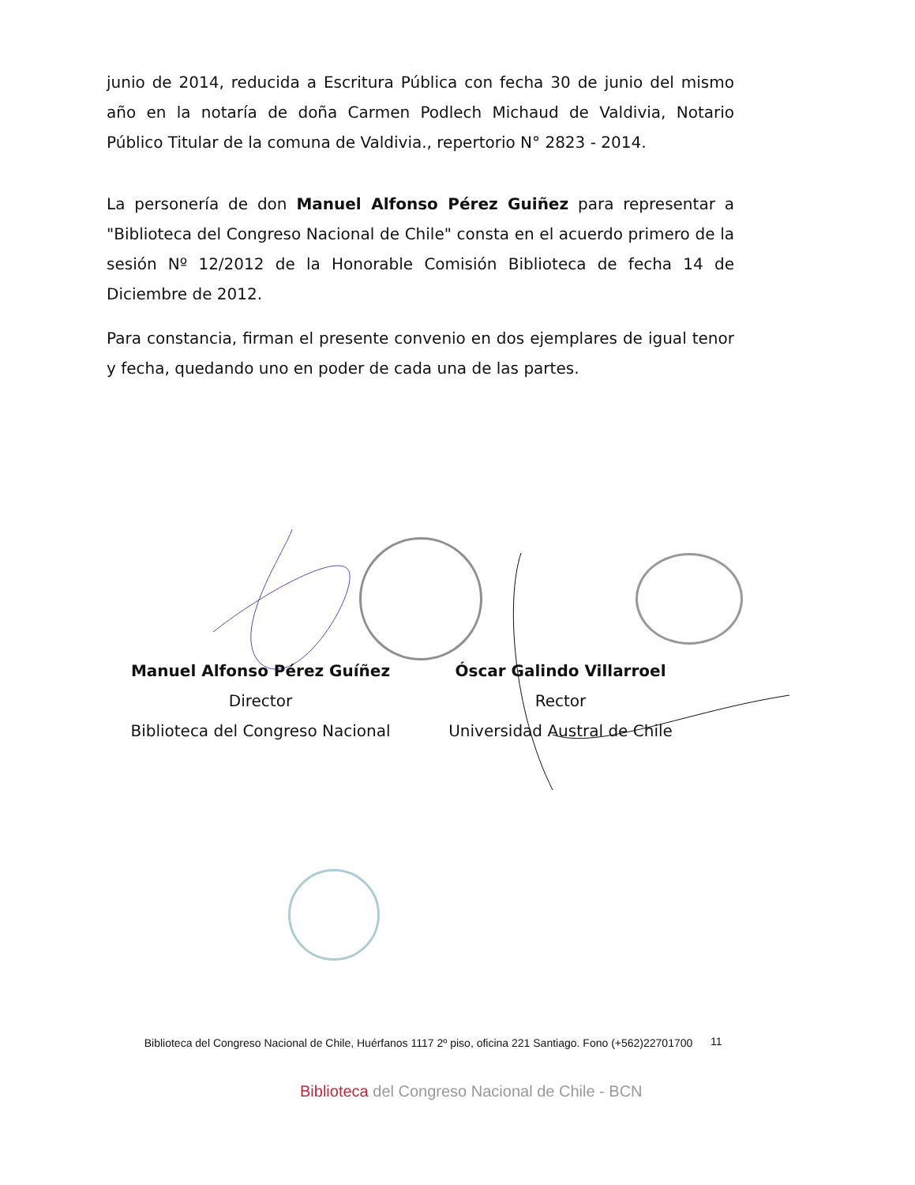junio de 2014, reducida a Escritura Pública con fecha 30 de junio del mismo año en la notaría de doña Carmen Podlech Michaud de Valdivia, Notario Público Titular de la comuna de Valdivia., repertorio N° 2823 - 2014.
La personería de don Manuel Alfonso Pérez Guiñez para representar a "Biblioteca del Congreso Nacional de Chile" consta en el acuerdo primero de la sesión Nº 12/2012 de la Honorable Comisión Biblioteca de fecha 14 de Diciembre de 2012.
Para constancia, firman el presente convenio en dos ejemplares de igual tenor y fecha, quedando uno en poder de cada una de las partes.
Manuel Alfonso Pérez Guíñez
Director
Biblioteca del Congreso Nacional
Óscar Galindo Villarroel
Rector
Universidad Austral de Chile
Biblioteca del Congreso Nacional de Chile, Huérfanos 1117 2º piso, oficina 221 Santiago. Fono (+562)22701700
11
Biblioteca del Congreso Nacional de Chile - BCN